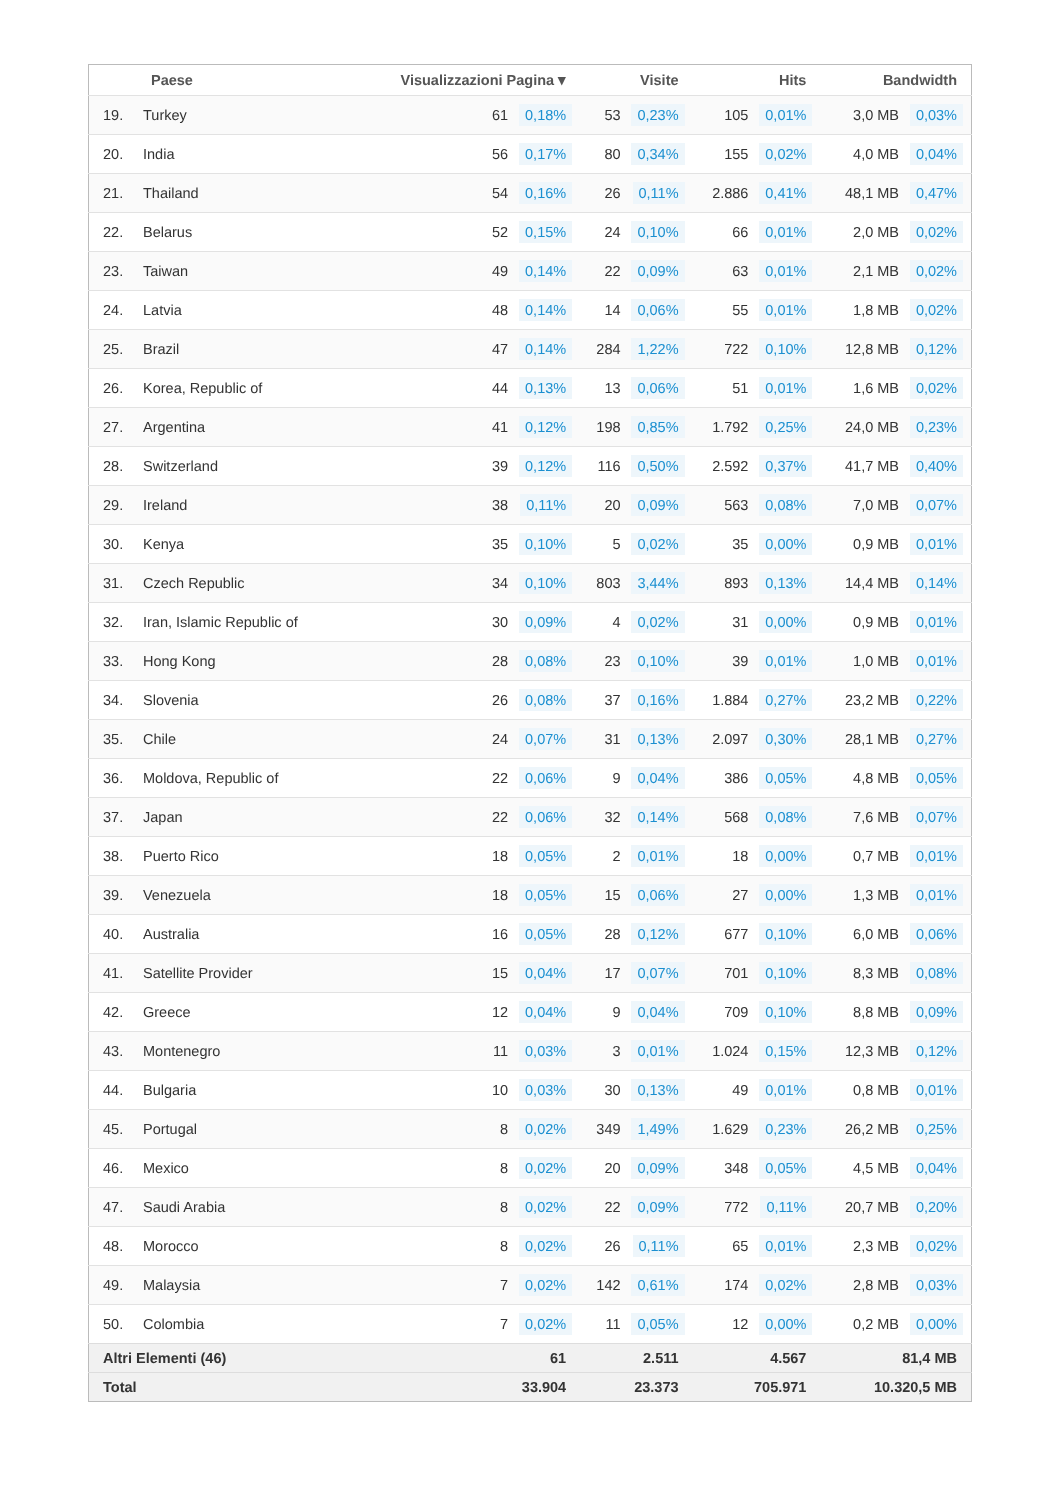| | Paese | Visualizzazioni Pagina ▾ | | Visite | | Hits | | Bandwidth | |
| --- | --- | --- | --- | --- | --- | --- | --- | --- | --- |
| 19. | Turkey | 61 | 0,18% | 53 | 0,23% | 105 | 0,01% | 3,0 MB | 0,03% |
| 20. | India | 56 | 0,17% | 80 | 0,34% | 155 | 0,02% | 4,0 MB | 0,04% |
| 21. | Thailand | 54 | 0,16% | 26 | 0,11% | 2.886 | 0,41% | 48,1 MB | 0,47% |
| 22. | Belarus | 52 | 0,15% | 24 | 0,10% | 66 | 0,01% | 2,0 MB | 0,02% |
| 23. | Taiwan | 49 | 0,14% | 22 | 0,09% | 63 | 0,01% | 2,1 MB | 0,02% |
| 24. | Latvia | 48 | 0,14% | 14 | 0,06% | 55 | 0,01% | 1,8 MB | 0,02% |
| 25. | Brazil | 47 | 0,14% | 284 | 1,22% | 722 | 0,10% | 12,8 MB | 0,12% |
| 26. | Korea, Republic of | 44 | 0,13% | 13 | 0,06% | 51 | 0,01% | 1,6 MB | 0,02% |
| 27. | Argentina | 41 | 0,12% | 198 | 0,85% | 1.792 | 0,25% | 24,0 MB | 0,23% |
| 28. | Switzerland | 39 | 0,12% | 116 | 0,50% | 2.592 | 0,37% | 41,7 MB | 0,40% |
| 29. | Ireland | 38 | 0,11% | 20 | 0,09% | 563 | 0,08% | 7,0 MB | 0,07% |
| 30. | Kenya | 35 | 0,10% | 5 | 0,02% | 35 | 0,00% | 0,9 MB | 0,01% |
| 31. | Czech Republic | 34 | 0,10% | 803 | 3,44% | 893 | 0,13% | 14,4 MB | 0,14% |
| 32. | Iran, Islamic Republic of | 30 | 0,09% | 4 | 0,02% | 31 | 0,00% | 0,9 MB | 0,01% |
| 33. | Hong Kong | 28 | 0,08% | 23 | 0,10% | 39 | 0,01% | 1,0 MB | 0,01% |
| 34. | Slovenia | 26 | 0,08% | 37 | 0,16% | 1.884 | 0,27% | 23,2 MB | 0,22% |
| 35. | Chile | 24 | 0,07% | 31 | 0,13% | 2.097 | 0,30% | 28,1 MB | 0,27% |
| 36. | Moldova, Republic of | 22 | 0,06% | 9 | 0,04% | 386 | 0,05% | 4,8 MB | 0,05% |
| 37. | Japan | 22 | 0,06% | 32 | 0,14% | 568 | 0,08% | 7,6 MB | 0,07% |
| 38. | Puerto Rico | 18 | 0,05% | 2 | 0,01% | 18 | 0,00% | 0,7 MB | 0,01% |
| 39. | Venezuela | 18 | 0,05% | 15 | 0,06% | 27 | 0,00% | 1,3 MB | 0,01% |
| 40. | Australia | 16 | 0,05% | 28 | 0,12% | 677 | 0,10% | 6,0 MB | 0,06% |
| 41. | Satellite Provider | 15 | 0,04% | 17 | 0,07% | 701 | 0,10% | 8,3 MB | 0,08% |
| 42. | Greece | 12 | 0,04% | 9 | 0,04% | 709 | 0,10% | 8,8 MB | 0,09% |
| 43. | Montenegro | 11 | 0,03% | 3 | 0,01% | 1.024 | 0,15% | 12,3 MB | 0,12% |
| 44. | Bulgaria | 10 | 0,03% | 30 | 0,13% | 49 | 0,01% | 0,8 MB | 0,01% |
| 45. | Portugal | 8 | 0,02% | 349 | 1,49% | 1.629 | 0,23% | 26,2 MB | 0,25% |
| 46. | Mexico | 8 | 0,02% | 20 | 0,09% | 348 | 0,05% | 4,5 MB | 0,04% |
| 47. | Saudi Arabia | 8 | 0,02% | 22 | 0,09% | 772 | 0,11% | 20,7 MB | 0,20% |
| 48. | Morocco | 8 | 0,02% | 26 | 0,11% | 65 | 0,01% | 2,3 MB | 0,02% |
| 49. | Malaysia | 7 | 0,02% | 142 | 0,61% | 174 | 0,02% | 2,8 MB | 0,03% |
| 50. | Colombia | 7 | 0,02% | 11 | 0,05% | 12 | 0,00% | 0,2 MB | 0,00% |
| Altri Elementi (46) | | 61 | | 2.511 | | 4.567 | | 81,4 MB | |
| Total | | 33.904 | | 23.373 | | 705.971 | | 10.320,5 MB | |